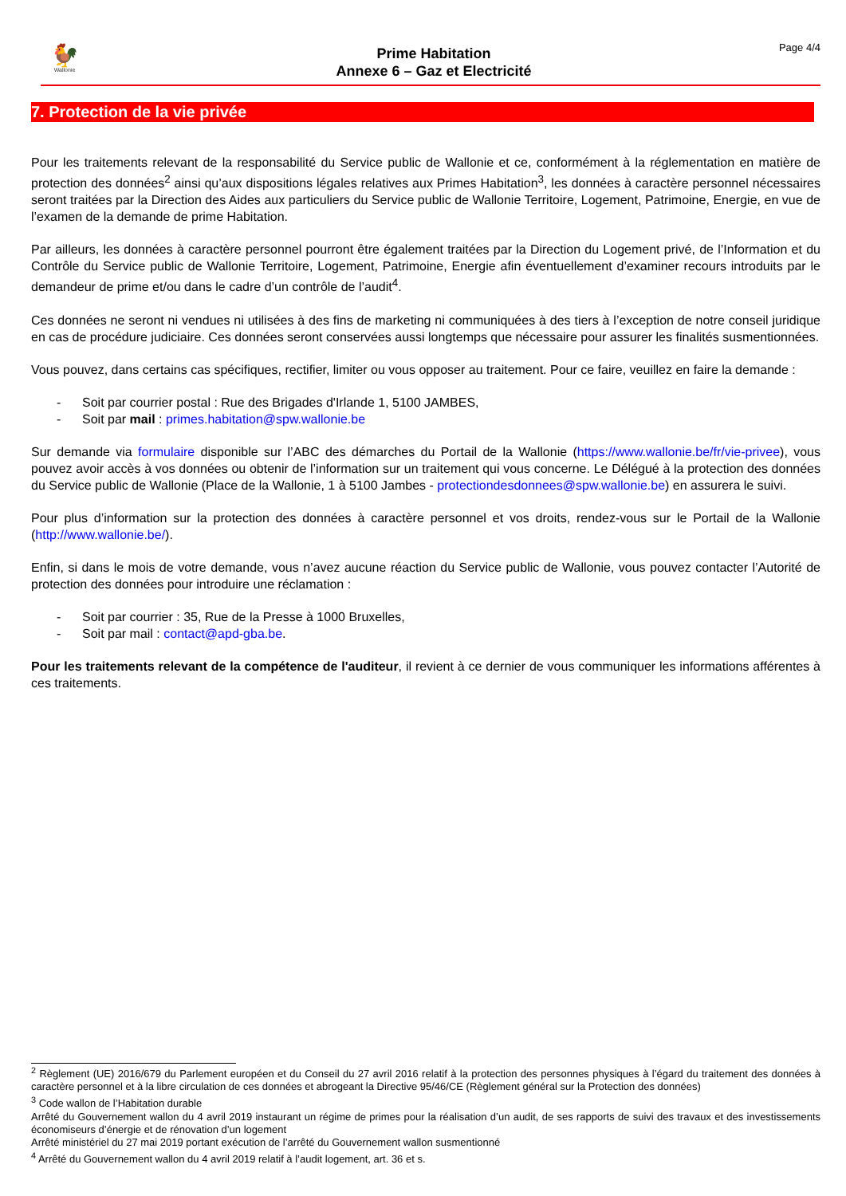🐓
Wallonie
Prime Habitation
Annexe 6 – Gaz et Electricité
Page 4/4
7. Protection de la vie privée
Pour les traitements relevant de la responsabilité du Service public de Wallonie et ce, conformément à la réglementation en matière de protection des données<sup>2</sup> ainsi qu’aux dispositions légales relatives aux Primes Habitation<sup>3</sup>, les données à caractère personnel nécessaires seront traitées par la Direction des Aides aux particuliers du Service public de Wallonie Territoire, Logement, Patrimoine, Energie, en vue de l’examen de la demande de prime Habitation.
Par ailleurs, les données à caractère personnel pourront être également traitées par la Direction du Logement privé, de l’Information et du Contrôle du Service public de Wallonie Territoire, Logement, Patrimoine, Energie afin éventuellement d’examiner recours introduits par le demandeur de prime et/ou dans le cadre d’un contrôle de l’audit<sup>4</sup>.
Ces données ne seront ni vendues ni utilisées à des fins de marketing ni communiquées à des tiers à l’exception de notre conseil juridique en cas de procédure judiciaire. Ces données seront conservées aussi longtemps que nécessaire pour assurer les finalités susmentionnées.
Vous pouvez, dans certains cas spécifiques, rectifier, limiter ou vous opposer au traitement. Pour ce faire, veuillez en faire la demande :
- Soit par courrier postal : Rue des Brigades d'Irlande 1, 5100 JAMBES,
- Soit par mail : primes.habitation@spw.wallonie.be
Sur demande via formulaire disponible sur l’ABC des démarches du Portail de la Wallonie (https://www.wallonie.be/fr/vie-privee), vous pouvez avoir accès à vos données ou obtenir de l’information sur un traitement qui vous concerne. Le Délégué à la protection des données du Service public de Wallonie (Place de la Wallonie, 1 à 5100 Jambes - protectiondesdonnees@spw.wallonie.be) en assurera le suivi.
Pour plus d’information sur la protection des données à caractère personnel et vos droits, rendez-vous sur le Portail de la Wallonie (http://www.wallonie.be/).
Enfin, si dans le mois de votre demande, vous n’avez aucune réaction du Service public de Wallonie, vous pouvez contacter l’Autorité de protection des données pour introduire une réclamation :
- Soit par courrier : 35, Rue de la Presse à 1000 Bruxelles,
- Soit par mail : contact@apd-gba.be.
Pour les traitements relevant de la compétence de l'auditeur, il revient à ce dernier de vous communiquer les informations afférentes à ces traitements.
<sup>2</sup> Règlement (UE) 2016/679 du Parlement européen et du Conseil du 27 avril 2016 relatif à la protection des personnes physiques à l’égard du traitement des données à caractère personnel et à la libre circulation de ces données et abrogeant la Directive 95/46/CE (Règlement général sur la Protection des données)
<sup>3</sup> Code wallon de l’Habitation durable
Arrêté du Gouvernement wallon du 4 avril 2019 instaurant un régime de primes pour la réalisation d’un audit, de ses rapports de suivi des travaux et des investissements économiseurs d’énergie et de rénovation d’un logement
Arrêté ministériel du 27 mai 2019 portant exécution de l’arrêté du Gouvernement wallon susmentionné
<sup>4</sup> Arrêté du Gouvernement wallon du 4 avril 2019 relatif à l’audit logement, art. 36 et s.